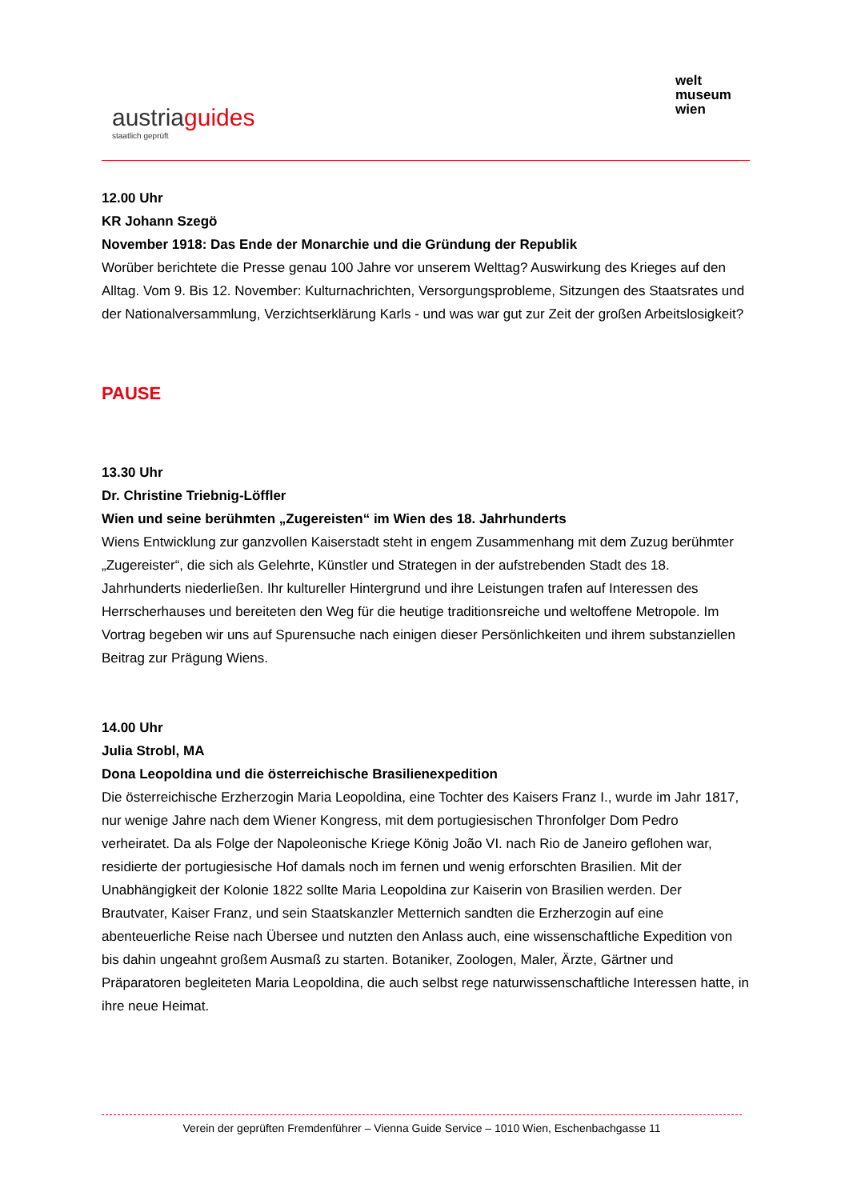austriaguides
staatlich geprüft
welt
museum
wien
12.00 Uhr
KR Johann Szegö
November 1918: Das Ende der Monarchie und die Gründung der Republik
Worüber berichtete die Presse genau 100 Jahre vor unserem Welttag? Auswirkung des Krieges auf den Alltag. Vom 9. Bis 12. November: Kulturnachrichten, Versorgungsprobleme, Sitzungen des Staatsrates und der Nationalversammlung, Verzichtserklärung Karls - und was war gut zur Zeit der großen Arbeitslosigkeit?
PAUSE
13.30 Uhr
Dr. Christine Triebnig-Löffler
Wien und seine berühmten „Zugereisten“ im Wien des 18. Jahrhunderts
Wiens Entwicklung zur ganzvollen Kaiserstadt steht in engem Zusammenhang mit dem Zuzug berühmter „Zugereister“, die sich als Gelehrte, Künstler und Strategen in der aufstrebenden Stadt des 18. Jahrhunderts niederließen. Ihr kultureller Hintergrund und ihre Leistungen trafen auf Interessen des Herrscherhauses und bereiteten den Weg für die heutige traditionsreiche und weltoffene Metropole. Im Vortrag begeben wir uns auf Spurensuche nach einigen dieser Persönlichkeiten und ihrem substanziellen Beitrag zur Prägung Wiens.
14.00 Uhr
Julia Strobl, MA
Dona Leopoldina und die österreichische Brasilienexpedition
Die österreichische Erzherzogin Maria Leopoldina, eine Tochter des Kaisers Franz I., wurde im Jahr 1817, nur wenige Jahre nach dem Wiener Kongress, mit dem portugiesischen Thronfolger Dom Pedro verheiratet. Da als Folge der Napoleonische Kriege König João VI. nach Rio de Janeiro geflohen war, residierte der portugiesische Hof damals noch im fernen und wenig erforschten Brasilien. Mit der Unabhängigkeit der Kolonie 1822 sollte Maria Leopoldina zur Kaiserin von Brasilien werden. Der Brautvater, Kaiser Franz, und sein Staatskanzler Metternich sandten die Erzherzogin auf eine abenteuerliche Reise nach Übersee und nutzten den Anlass auch, eine wissenschaftliche Expedition von bis dahin ungeahnt großem Ausmaß zu starten. Botaniker, Zoologen, Maler, Ärzte, Gärtner und Präparatoren begleiteten Maria Leopoldina, die auch selbst rege naturwissenschaftliche Interessen hatte, in ihre neue Heimat.
Verein der geprüften Fremdenführer – Vienna Guide Service – 1010 Wien, Eschenbachgasse 11